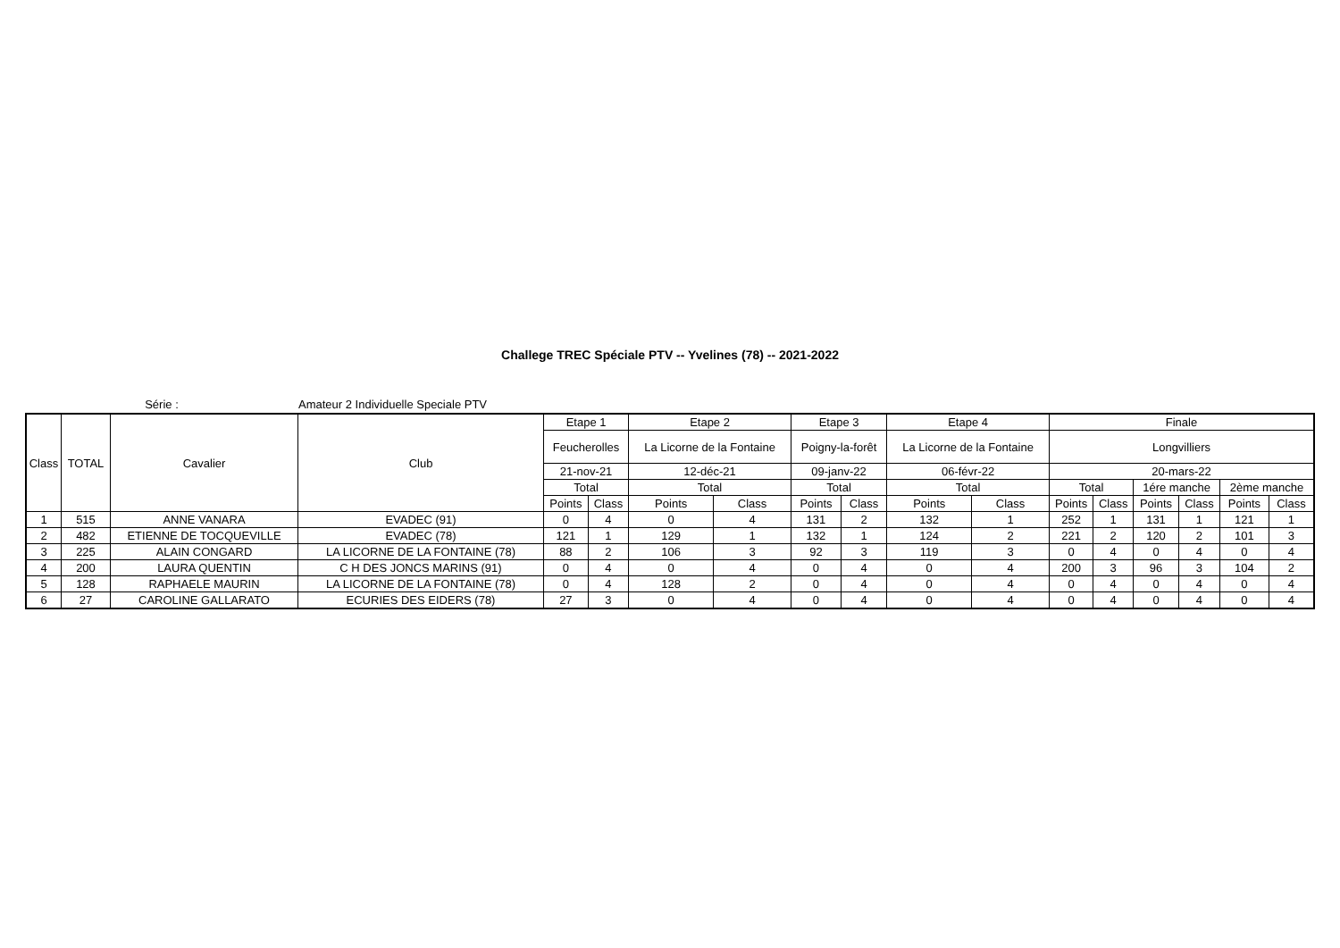Challege TREC Spéciale PTV -- Yvelines (78) -- 2021-2022
Série : Amateur 2 Individuelle Speciale PTV
| Class | TOTAL | Cavalier | Club | Etape 1 | | Etape 2 | | Etape 3 | | Etape 4 | | Finale | | | | | |
| --- | --- | --- | --- | --- | --- | --- | --- | --- | --- | --- | --- | --- | --- | --- | --- | --- | --- |
| | | | | Feucherolles | | La Licorne de la Fontaine | | Poigny-la-forêt | | La Licorne de la Fontaine | | Longvilliers | | | | | |
| | | | | 21-nov-21 | | 12-déc-21 | | 09-janv-22 | | 06-févr-22 | | 20-mars-22 | | | | | |
| | | | | Total | | Total | | Total | | Total | | Total | | 1ére manche | | 2ème manche | |
| | | | | Points | Class | Points | Class | Points | Class | Points | Class | Points | Class | Points | Class | Points | Class |
| 1 | 515 | ANNE VANARA | EVADEC (91) | 0 | 4 | 0 | 4 | 131 | 2 | 132 | 1 | 252 | 1 | 131 | 1 | 121 | 1 |
| 2 | 482 | ETIENNE DE TOCQUEVILLE | EVADEC (78) | 121 | 1 | 129 | 1 | 132 | 1 | 124 | 2 | 221 | 2 | 120 | 2 | 101 | 3 |
| 3 | 225 | ALAIN CONGARD | LA LICORNE DE LA FONTAINE (78) | 88 | 2 | 106 | 3 | 92 | 3 | 119 | 3 | 0 | 4 | 0 | 4 | 0 | 4 |
| 4 | 200 | LAURA QUENTIN | C H DES JONCS MARINS (91) | 0 | 4 | 0 | 4 | 0 | 4 | 0 | 4 | 200 | 3 | 96 | 3 | 104 | 2 |
| 5 | 128 | RAPHAELE MAURIN | LA LICORNE DE LA FONTAINE (78) | 0 | 4 | 128 | 2 | 0 | 4 | 0 | 4 | 0 | 4 | 0 | 4 | 0 | 4 |
| 6 | 27 | CAROLINE GALLARATO | ECURIES DES EIDERS (78) | 27 | 3 | 0 | 4 | 0 | 4 | 0 | 4 | 0 | 4 | 0 | 4 | 0 | 4 |